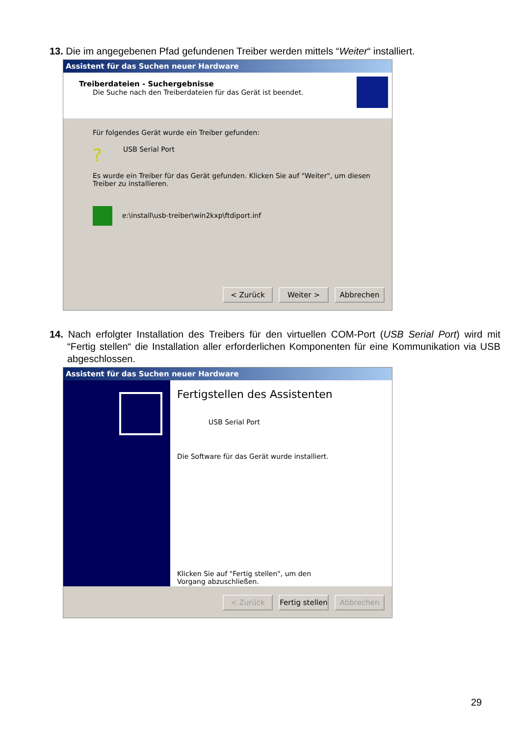13. Die im angegebenen Pfad gefundenen Treiber werden mittels “Weiter“ installiert.
Assistent für das Suchen neuer Hardware
Treiberdateien - Suchergebnisse
Die Suche nach den Treiberdateien für das Gerät ist beendet.
Für folgendes Gerät wurde ein Treiber gefunden:
? USB Serial Port
Es wurde ein Treiber für das Gerät gefunden. Klicken Sie auf "Weiter", um diesen Treiber zu installieren.
e:\install\usb-treiber\win2kxp\ftdiport.inf
< Zurück Weiter > Abbrechen
14. Nach erfolgter Installation des Treibers für den virtuellen COM-Port (USB Serial Port) wird mit “Fertig stellen“ die Installation aller erforderlichen Komponenten für eine Kommunikation via USB abgeschlossen.
Assistent für das Suchen neuer Hardware
Fertigstellen des Assistenten
USB Serial Port
Die Software für das Gerät wurde installiert.
Klicken Sie auf "Fertig stellen", um den
Vorgang abzuschließen.
< Zurück Fertig stellen
Abbrechen
29